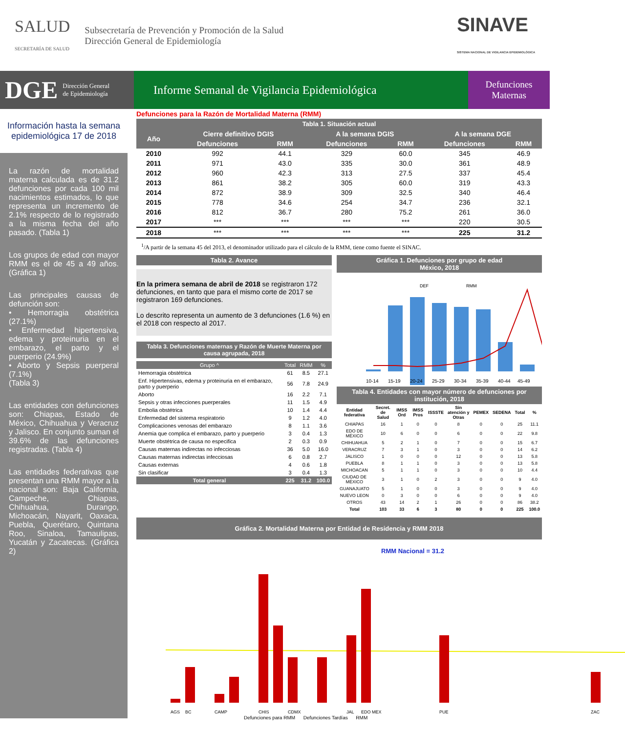SALUD
SECRETARÍA DE SALUD
Subsecretaría de Prevención y Promoción de la Salud
Dirección General de Epidemiología
SINAVE
SISTEMA NACIONAL DE VIGILANCIA EPIDEMIOLÓGICA
DGE Dirección General
de Epidemiología
Informe Semanal de Vigilancia Epidemiológica
Defunciones
Maternas
Información hasta la semana epidemiológica 17 de 2018
La razón de mortalidad materna calculada es de 31.2 defunciones por cada 100 mil nacimientos estimados, lo que representa un incremento de 2.1% respecto de lo registrado a la misma fecha del año pasado. (Tabla 1)
Los grupos de edad con mayor RMM es el de 45 a 49 años. (Gráfica 1)
Las principales causas de defunción son:
• Hemorragia obstétrica (27.1%)
• Enfermedad hipertensiva, edema y proteinuria en el embarazo, el parto y el puerperio (24.9%)
• Aborto y Sepsis puerperal (7.1%)
(Tabla 3)
Las entidades con defunciones son: Chiapas, Estado de México, Chihuahua y Veracruz y Jalisco. En conjunto suman el 39.6% de las defunciones registradas. (Tabla 4)
Las entidades federativas que presentan una RMM mayor a la nacional son: Baja California, Campeche, Chiapas, Chihuahua, Durango, Michoacán, Nayarit, Oaxaca, Puebla, Querétaro, Quintana Roo, Sinaloa, Tamaulipas, Yucatán y Zacatecas. (Gráfica 2)
Defunciones para la Razón de Mortalidad Materna (RMM)
Tabla 1. Situación actual
| Año | Cierre definitivo DGIS | | A la semana DGIS | | A la semana DGE | |
| --- | --- | --- | --- | --- | --- | --- |
| | Defunciones | RMM | Defunciones | RMM | Defunciones | RMM |
| 2010 | 992 | 44.1 | 329 | 60.0 | 345 | 46.9 |
| 2011 | 971 | 43.0 | 335 | 30.0 | 361 | 48.9 |
| 2012 | 960 | 42.3 | 313 | 27.5 | 337 | 45.4 |
| 2013 | 861 | 38.2 | 305 | 60.0 | 319 | 43.3 |
| 2014 | 872 | 38.9 | 309 | 32.5 | 340 | 46.4 |
| 2015 | 778 | 34.6 | 254 | 34.7 | 236 | 32.1 |
| 2016 | 812 | 36.7 | 280 | 75.2 | 261 | 36.0 |
| 2017 | *** | *** | *** | *** | 220 | 30.5 |
| 2018 | *** | *** | *** | *** | 225 | 31.2 |
<sup>1</sup>/A partir de la semana 45 del 2013, el denominador utilizado para el cálculo de la RMM, tiene como fuente el SINAC.
Tabla 2. Avance
En la primera semana de abril de 2018 se registraron 172 defunciones, en tanto que para el mismo corte de 2017 se registraron 169 defunciones.
Lo descrito representa un aumento de 3 defunciones (1.6 %) en el 2018 con respecto al 2017.
Tabla 3. Defunciones maternas y Razón de Muerte Materna por causa agrupada, 2018
| Grupo ^ | Total | RMM | % |
| Hemorragia obstétrica | 61 | 8.5 | 27.1 |
| Enf. Hipertensivas, edema y proteinuria en el embarazo, parto y puerperio | 56 | 7.8 | 24.9 |
| Aborto | 16 | 2.2 | 7.1 |
| Sepsis y otras infecciones puerperales | 11 | 1.5 | 4.9 |
| Embolia obstétrica | 10 | 1.4 | 4.4 |
| Enfermedad del sistema respiratorio | 9 | 1.2 | 4.0 |
| Complicaciones venosas del embarazo | 8 | 1.1 | 3.6 |
| Anemia que complica el embarazo, parto y puerperio | 3 | 0.4 | 1.3 |
| Muerte obstétrica de causa no especifica | 2 | 0.3 | 0.9 |
| Causas maternas indirectas no infecciosas | 36 | 5.0 | 16.0 |
| Causas maternas indirectas infecciosas | 6 | 0.8 | 2.7 |
| Causas externas | 4 | 0.6 | 1.8 |
| Sin clasificar | 3 | 0.4 | 1.3 |
| Total general | 225 | 31.2 | 100.0 |
Gráfica 1. Defunciones por grupo de edad
México, 2018
DEF
RMM
10-14
15-19
20-24
25-29
30-34
35-39
40-44
45-49
Tabla 4. Entidades con mayor número de defunciones por institución, 2018
| Entidad federativa | Secret. de Salud | IMSS Ord | IMSS Pros | ISSSTE | Sin atención y Otras | PEMEX | SEDENA | Total | % |
| --- | --- | --- | --- | --- | --- | --- | --- | --- | --- |
| CHIAPAS | 16 | 1 | 0 | 0 | 8 | 0 | 0 | 25 | 11.1 |
| EDO DE MÉXICO | 10 | 6 | 0 | 0 | 6 | 0 | 0 | 22 | 9.8 |
| CHIHUAHUA | 5 | 2 | 1 | 0 | 7 | 0 | 0 | 15 | 6.7 |
| VERACRUZ | 7 | 3 | 1 | 0 | 3 | 0 | 0 | 14 | 6.2 |
| JALISCO | 1 | 0 | 0 | 0 | 12 | 0 | 0 | 13 | 5.8 |
| PUEBLA | 8 | 1 | 1 | 0 | 3 | 0 | 0 | 13 | 5.8 |
| MICHOACAN | 5 | 1 | 1 | 0 | 3 | 0 | 0 | 10 | 4.4 |
| CIUDAD DE MÉXICO | 3 | 1 | 0 | 2 | 3 | 0 | 0 | 9 | 4.0 |
| GUANAJUATO | 5 | 1 | 0 | 0 | 3 | 0 | 0 | 9 | 4.0 |
| NUEVO LEON | 0 | 3 | 0 | 0 | 6 | 0 | 0 | 9 | 4.0 |
| OTROS | 43 | 14 | 2 | 1 | 26 | 0 | 0 | 86 | 38.2 |
| Total | 103 | 33 | 6 | 3 | 80 | 0 | 0 | 225 | 100.0 |
Gráfica 2. Mortalidad Materna por Entidad de Residencia y RMM 2018
RMM Nacional = 31.2
AGS
BC
CAMP
CHIS
CDMX
JAL
EDO MEX
PUE
ZAC
Defunciones para RMM Defunciones Tardías RMM